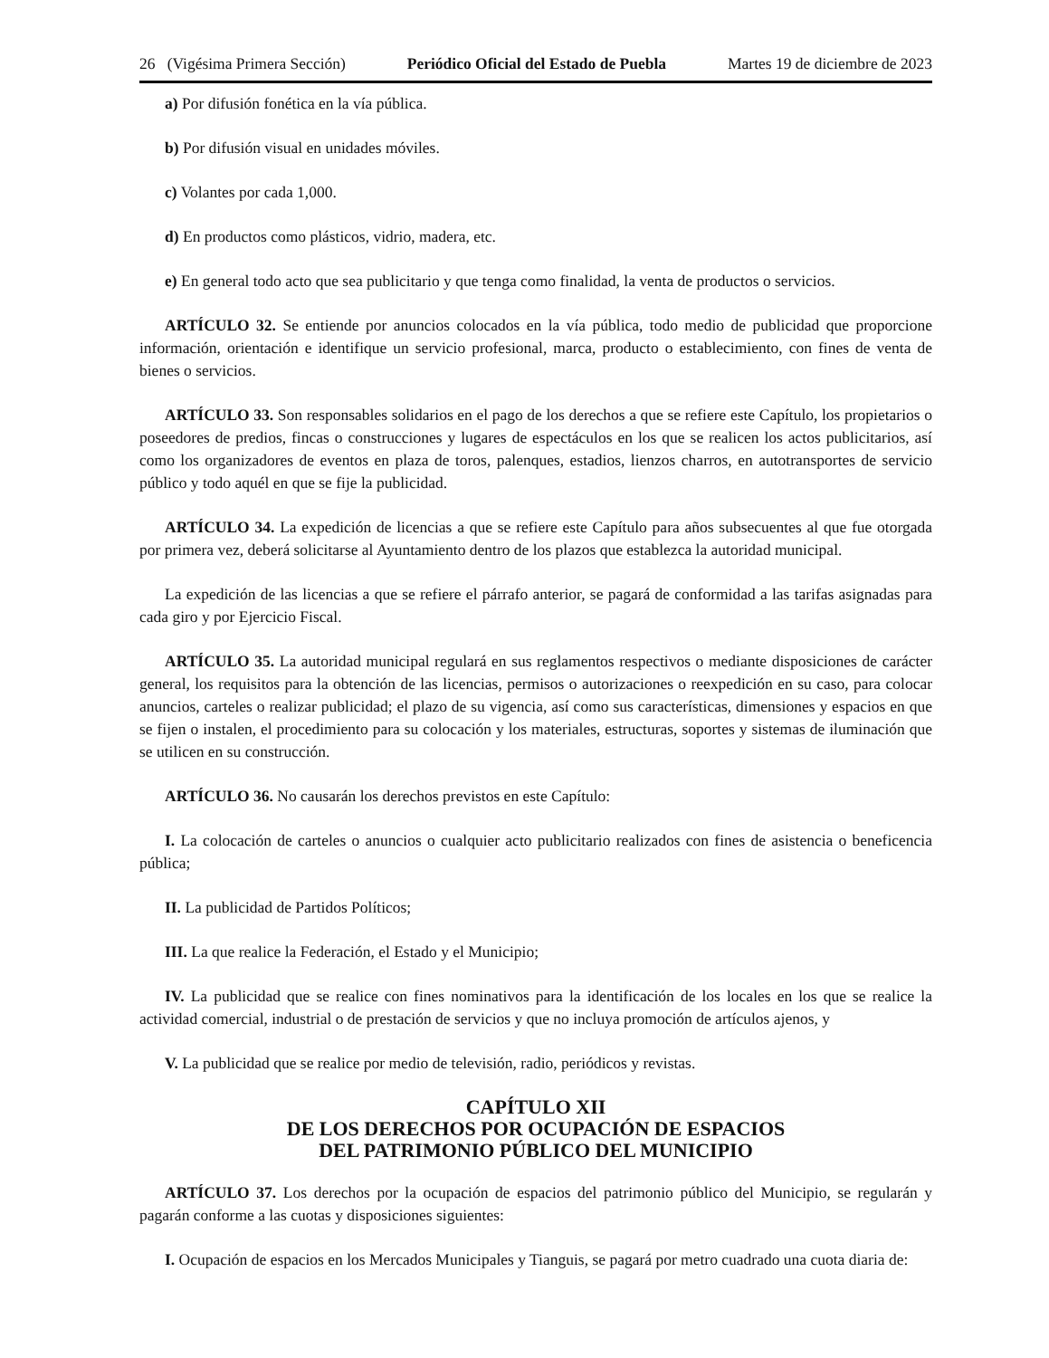26 (Vigésima Primera Sección) Periódico Oficial del Estado de Puebla Martes 19 de diciembre de 2023
a) Por difusión fonética en la vía pública.
b) Por difusión visual en unidades móviles.
c) Volantes por cada 1,000.
d) En productos como plásticos, vidrio, madera, etc.
e) En general todo acto que sea publicitario y que tenga como finalidad, la venta de productos o servicios.
ARTÍCULO 32. Se entiende por anuncios colocados en la vía pública, todo medio de publicidad que proporcione información, orientación e identifique un servicio profesional, marca, producto o establecimiento, con fines de venta de bienes o servicios.
ARTÍCULO 33. Son responsables solidarios en el pago de los derechos a que se refiere este Capítulo, los propietarios o poseedores de predios, fincas o construcciones y lugares de espectáculos en los que se realicen los actos publicitarios, así como los organizadores de eventos en plaza de toros, palenques, estadios, lienzos charros, en autotransportes de servicio público y todo aquél en que se fije la publicidad.
ARTÍCULO 34. La expedición de licencias a que se refiere este Capítulo para años subsecuentes al que fue otorgada por primera vez, deberá solicitarse al Ayuntamiento dentro de los plazos que establezca la autoridad municipal.
La expedición de las licencias a que se refiere el párrafo anterior, se pagará de conformidad a las tarifas asignadas para cada giro y por Ejercicio Fiscal.
ARTÍCULO 35. La autoridad municipal regulará en sus reglamentos respectivos o mediante disposiciones de carácter general, los requisitos para la obtención de las licencias, permisos o autorizaciones o reexpedición en su caso, para colocar anuncios, carteles o realizar publicidad; el plazo de su vigencia, así como sus características, dimensiones y espacios en que se fijen o instalen, el procedimiento para su colocación y los materiales, estructuras, soportes y sistemas de iluminación que se utilicen en su construcción.
ARTÍCULO 36. No causarán los derechos previstos en este Capítulo:
I. La colocación de carteles o anuncios o cualquier acto publicitario realizados con fines de asistencia o beneficencia pública;
II. La publicidad de Partidos Políticos;
III. La que realice la Federación, el Estado y el Municipio;
IV. La publicidad que se realice con fines nominativos para la identificación de los locales en los que se realice la actividad comercial, industrial o de prestación de servicios y que no incluya promoción de artículos ajenos, y
V. La publicidad que se realice por medio de televisión, radio, periódicos y revistas.
CAPÍTULO XII
DE LOS DERECHOS POR OCUPACIÓN DE ESPACIOS
DEL PATRIMONIO PÚBLICO DEL MUNICIPIO
ARTÍCULO 37. Los derechos por la ocupación de espacios del patrimonio público del Municipio, se regularán y pagarán conforme a las cuotas y disposiciones siguientes:
I. Ocupación de espacios en los Mercados Municipales y Tianguis, se pagará por metro cuadrado una cuota diaria de: